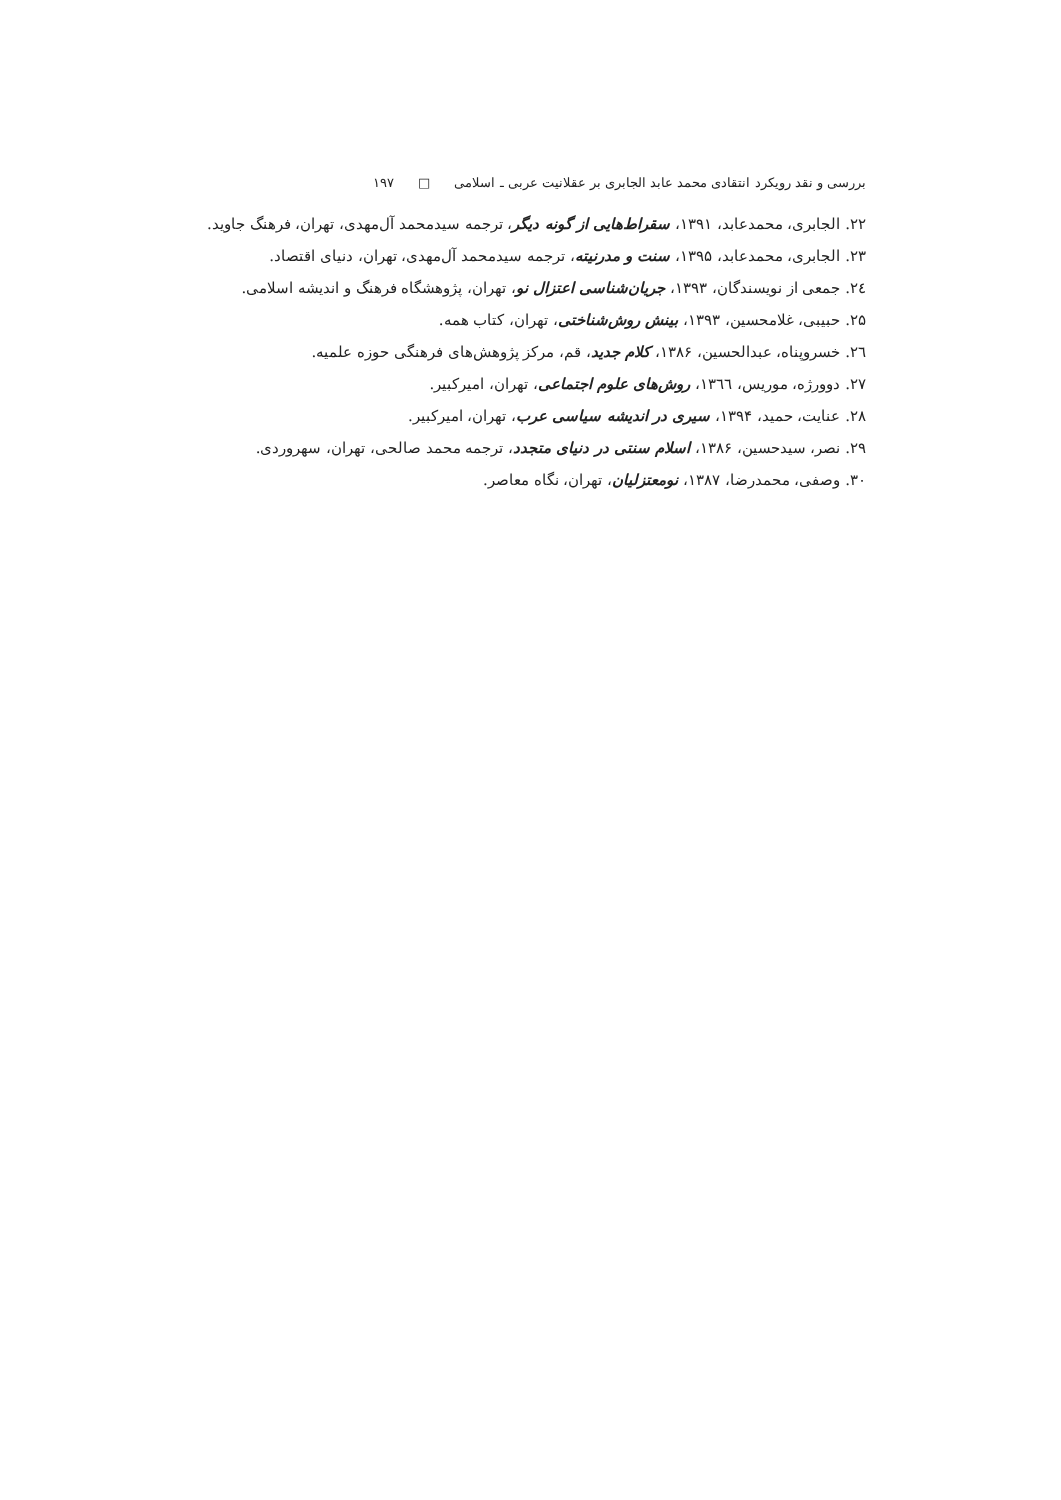بررسی و نقد رویکرد انتقادی محمد عابد الجابری بر عقلانیت عربی ـ اسلامی □ ۱۹۷
۲۲. الجابری، محمدعابد، ۱۳۹۱، سقراط‌هایی از گونه دیگر، ترجمه سیدمحمد آل‌مهدی، تهران، فرهنگ جاوید.
۲۳. الجابری، محمدعابد، ۱۳۹۵، سنت و مدرنیته، ترجمه سیدمحمد آل‌مهدی، تهران، دنیای اقتصاد.
۲٤. جمعی از نویسندگان، ۱۳۹۳، جریان‌شناسی اعتزال نو، تهران، پژوهشگاه فرهنگ و اندیشه اسلامی.
۲۵. حبیبی، غلامحسین، ۱۳۹۳، بینش روش‌شناختی، تهران، کتاب همه.
۲٦. خسروپناه، عبدالحسین، ۱۳۸۶، کلام جدید، قم، مرکز پژوهش‌های فرهنگی حوزه علمیه.
۲۷. دوورژه، موریس، ۱۳٦٦، روش‌های علوم اجتماعی، تهران، امیرکبیر.
۲۸. عنایت، حمید، ۱۳۹۴، سیری در اندیشه سیاسی عرب، تهران، امیرکبیر.
۲۹. نصر، سیدحسین، ۱۳۸۶، اسلام سنتی در دنیای متجدد، ترجمه محمد صالحی، تهران، سهروردی.
۳۰. وصفی، محمدرضا، ۱۳۸۷، نومعتزلیان، تهران، نگاه معاصر.